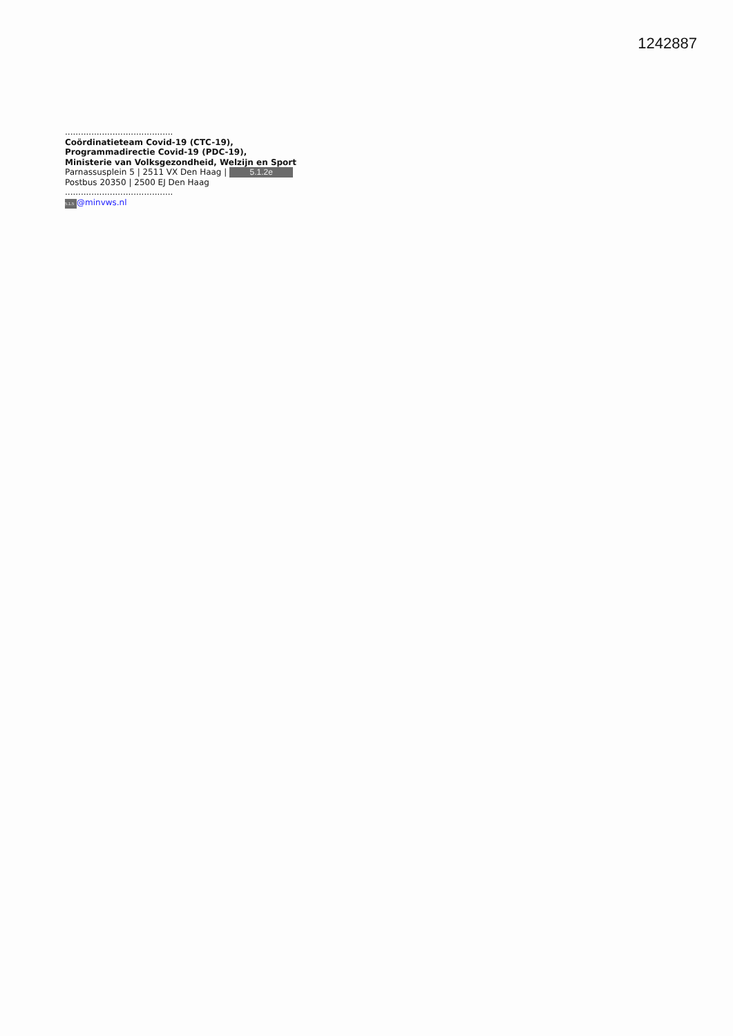1242887
.........................................
Coördinatieteam Covid-19 (CTC-19),
Programmadirectie Covid-19 (PDC-19),
Ministerie van Volksgezondheid, Welzijn en Sport
Parnassusplein 5 | 2511 VX Den Haag | 5.1.2e
Postbus 20350 | 2500 EJ Den Haag
.........................................
5.1.5 @minvws.nl